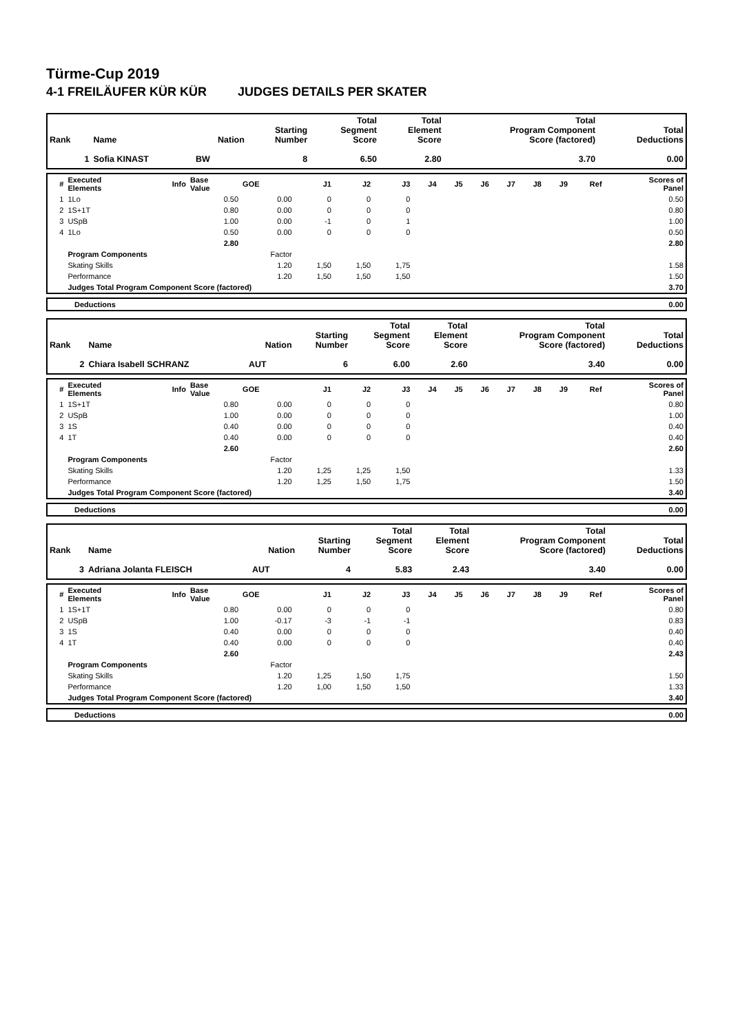Türme-Cup 2019
4-1 FREILÄUFER KÜR KÜR JUDGES DETAILS PER SKATER
| Rank | Name | Nation | Starting Number | Total Segment Score | Total Element Score | Total Program Component Score (factored) | Total Deductions |
| --- | --- | --- | --- | --- | --- | --- | --- |
| 1 | Sofia KINAST | BW | 8 | 6.50 | 2.80 | 3.70 | 0.00 |
| # | Executed Elements | Info | Base Value | GOE | J1 | J2 | J3 | J4 | J5 | J6 | J7 | J8 | J9 | Ref | Scores of Panel |
| --- | --- | --- | --- | --- | --- | --- | --- | --- | --- | --- | --- | --- | --- | --- | --- |
| 1 | 1Lo | | 0.50 | 0.00 | 0 | 0 | 0 | | | | | | | | 0.50 |
| 2 | 1S+1T | | 0.80 | 0.00 | 0 | 0 | 0 | | | | | | | | 0.80 |
| 3 | USpB | | 1.00 | 0.00 | -1 | 0 | 1 | | | | | | | | 1.00 |
| 4 | 1Lo | | 0.50 | 0.00 | 0 | 0 | 0 | | | | | | | | 0.50 |
| | | | 2.80 | | | | | | | | | | | | 2.80 |
| | Program Components | | | Factor | | | | | | | | | | | |
| | Skating Skills | | | 1.20 | 1,50 | 1,50 | 1,75 | | | | | | | | 1.58 |
| | Performance | | | 1.20 | 1,50 | 1,50 | 1,50 | | | | | | | | 1.50 |
| | Judges Total Program Component Score (factored) | | | | | | | | | | | | | | 3.70 |
| | Deductions | 0.00 |
| Rank | Name | Nation | Starting Number | Total Segment Score | Total Element Score | Total Program Component Score (factored) | Total Deductions |
| --- | --- | --- | --- | --- | --- | --- | --- |
| 2 | Chiara Isabell SCHRANZ | AUT | 6 | 6.00 | 2.60 | 3.40 | 0.00 |
| # | Executed Elements | Info | Base Value | GOE | J1 | J2 | J3 | J4 | J5 | J6 | J7 | J8 | J9 | Ref | Scores of Panel |
| --- | --- | --- | --- | --- | --- | --- | --- | --- | --- | --- | --- | --- | --- | --- | --- |
| 1 | 1S+1T | | 0.80 | 0.00 | 0 | 0 | 0 | | | | | | | | 0.80 |
| 2 | USpB | | 1.00 | 0.00 | 0 | 0 | 0 | | | | | | | | 1.00 |
| 3 | 1S | | 0.40 | 0.00 | 0 | 0 | 0 | | | | | | | | 0.40 |
| 4 | 1T | | 0.40 | 0.00 | 0 | 0 | 0 | | | | | | | | 0.40 |
| | | | 2.60 | | | | | | | | | | | | 2.60 |
| | Program Components | | | Factor | | | | | | | | | | | |
| | Skating Skills | | | 1.20 | 1,25 | 1,25 | 1,50 | | | | | | | | 1.33 |
| | Performance | | | 1.20 | 1,25 | 1,50 | 1,75 | | | | | | | | 1.50 |
| | Judges Total Program Component Score (factored) | | | | | | | | | | | | | | 3.40 |
| | Deductions | 0.00 |
| Rank | Name | Nation | Starting Number | Total Segment Score | Total Element Score | Total Program Component Score (factored) | Total Deductions |
| --- | --- | --- | --- | --- | --- | --- | --- |
| 3 | Adriana Jolanta FLEISCH | AUT | 4 | 5.83 | 2.43 | 3.40 | 0.00 |
| # | Executed Elements | Info | Base Value | GOE | J1 | J2 | J3 | J4 | J5 | J6 | J7 | J8 | J9 | Ref | Scores of Panel |
| --- | --- | --- | --- | --- | --- | --- | --- | --- | --- | --- | --- | --- | --- | --- | --- |
| 1 | 1S+1T | | 0.80 | 0.00 | 0 | 0 | 0 | | | | | | | | 0.80 |
| 2 | USpB | | 1.00 | -0.17 | -3 | -1 | -1 | | | | | | | | 0.83 |
| 3 | 1S | | 0.40 | 0.00 | 0 | 0 | 0 | | | | | | | | 0.40 |
| 4 | 1T | | 0.40 | 0.00 | 0 | 0 | 0 | | | | | | | | 0.40 |
| | | | 2.60 | | | | | | | | | | | | 2.43 |
| | Program Components | | | Factor | | | | | | | | | | | |
| | Skating Skills | | | 1.20 | 1,25 | 1,50 | 1,75 | | | | | | | | 1.50 |
| | Performance | | | 1.20 | 1,00 | 1,50 | 1,50 | | | | | | | | 1.33 |
| | Judges Total Program Component Score (factored) | | | | | | | | | | | | | | 3.40 |
| | Deductions | 0.00 |